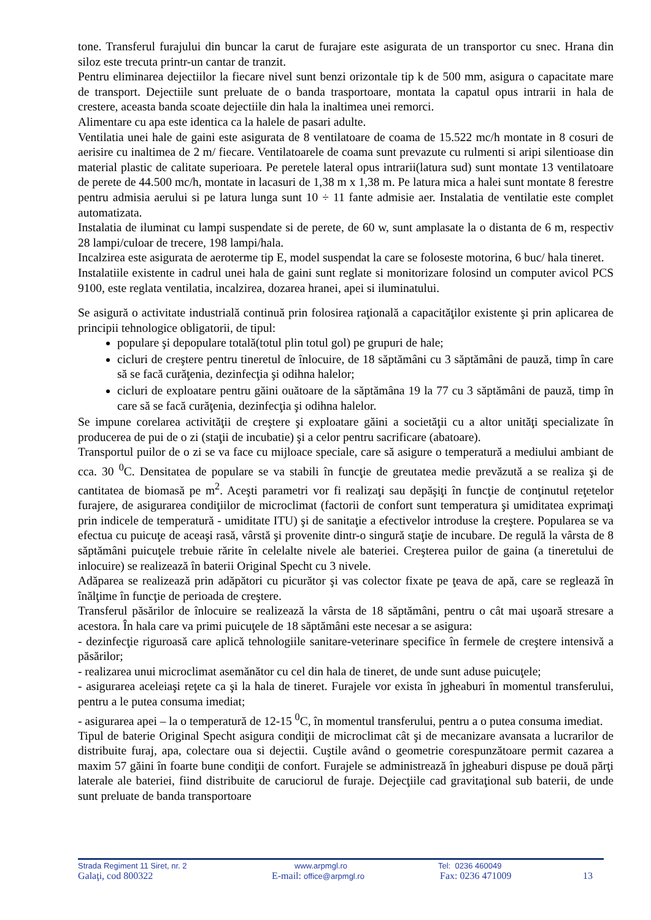tone. Transferul furajului din buncar la carut de furajare este asigurata de un transportor cu snec. Hrana din siloz este trecuta printr-un cantar de tranzit.
Pentru eliminarea dejectiilor la fiecare nivel sunt benzi orizontale tip k de 500 mm, asigura o capacitate mare de transport. Dejectiile sunt preluate de o banda trasportoare, montata la capatul opus intrarii in hala de crestere, aceasta banda scoate dejectiile din hala la inaltimea unei remorci.
Alimentare cu apa este identica ca la halele de pasari adulte.
Ventilatia unei hale de gaini este asigurata de 8 ventilatoare de coama de 15.522 mc/h montate in 8 cosuri de aerisire cu inaltimea de 2 m/ fiecare. Ventilatoarele de coama sunt prevazute cu rulmenti si aripi silentioase din material plastic de calitate superioara. Pe peretele lateral opus intrarii(latura sud) sunt montate 13 ventilatoare de perete de 44.500 mc/h, montate in lacasuri de 1,38 m x 1,38 m. Pe latura mica a halei sunt montate 8 ferestre pentru admisia aerului si pe latura lunga sunt 10 ÷ 11 fante admisie aer. Instalatia de ventilatie este complet automatizata.
Instalatia de iluminat cu lampi suspendate si de perete, de 60 w, sunt amplasate la o distanta de 6 m, respectiv 28 lampi/culoar de trecere, 198 lampi/hala.
Incalzirea este asigurata de aeroterme tip E, model suspendat la care se foloseste motorina, 6 buc/ hala tineret.
Instalatiile existente in cadrul unei hala de gaini sunt reglate si monitorizare folosind un computer avicol PCS 9100, este reglata ventilatia, incalzirea, dozarea hranei, apei si iluminatului.
Se asigură o activitate industrială continuă prin folosirea raţională a capacităţilor existente şi prin aplicarea de principii tehnologice obligatorii, de tipul:
populare şi depopulare totală(totul plin totul gol) pe grupuri de hale;
cicluri de creştere pentru tineretul de înlocuire, de 18 săptămâni cu 3 săptămâni de pauză, timp în care să se facă curăţenia, dezinfecţia şi odihna halelor;
cicluri de exploatare pentru găini ouătoare de la săptămâna 19 la 77 cu 3 săptămâni de pauză, timp în care să se facă curăţenia, dezinfecţia şi odihna halelor.
Se impune corelarea activităţii de creştere şi exploatare găini a societăţii cu a altor unităţi specializate în producerea de pui de o zi (staţii de incubatie) şi a celor pentru sacrificare (abatoare).
Transportul puilor de o zi se va face cu mijloace speciale, care să asigure o temperatură a mediului ambiant de cca. 30 <sup>0</sup>C. Densitatea de populare se va stabili în funcţie de greutatea medie prevăzută a se realiza şi de cantitatea de biomasă pe m<sup>2</sup>. Aceşti parametri vor fi realizaţi sau depăşiţi în funcţie de conţinutul reţetelor furajere, de asigurarea condiţiilor de microclimat (factorii de confort sunt temperatura şi umiditatea exprimaţi prin indicele de temperatură - umiditate ITU) şi de sanitaţie a efectivelor introduse la creştere. Popularea se va efectua cu puicuţe de aceaşi rasă, vârstă şi provenite dintr-o singură staţie de incubare. De regulă la vârsta de 8 săptămâni puicuţele trebuie rărite în celelalte nivele ale bateriei. Creşterea puilor de gaina (a tineretului de inlocuire) se realizează în baterii Original Specht cu 3 nivele.
Adăparea se realizează prin adăpători cu picurător şi vas colector fixate pe ţeava de apă, care se reglează în înălţime în funcţie de perioada de creştere.
Transferul păsărilor de înlocuire se realizează la vârsta de 18 săptămâni, pentru o cât mai uşoară stresare a acestora. În hala care va primi puicuţele de 18 săptămâni este necesar a se asigura:
- dezinfecţie riguroasă care aplică tehnologiile sanitare-veterinare specifice în fermele de creştere intensivă a păsărilor;
- realizarea unui microclimat asemănător cu cel din hala de tineret, de unde sunt aduse puicuţele;
- asigurarea aceleiaşi reţete ca şi la hala de tineret. Furajele vor exista în jgheaburi în momentul transferului, pentru a le putea consuma imediat;
- asigurarea apei – la o temperatură de 12-15 <sup>0</sup>C, în momentul transferului, pentru a o putea consuma imediat.
Tipul de baterie Original Specht asigura condiţii de microclimat cât şi de mecanizare avansata a lucrarilor de distribuite furaj, apa, colectare oua si dejectii. Cuştile având o geometrie corespunzătoare permit cazarea a maxim 57 găini în foarte bune condiţii de confort. Furajele se administrează în jgheaburi dispuse pe două părţi laterale ale bateriei, fiind distribuite de caruciorul de furaje. Dejecţiile cad gravitaţional sub baterii, de unde sunt preluate de banda transportoare
Strada Regiment 11 Siret, nr. 2 www.arpmgl.ro Tel: 0236 460049
Galaţi, cod 800322 E-mail: office@arpmgl.ro
Fax: 0236 471009 13